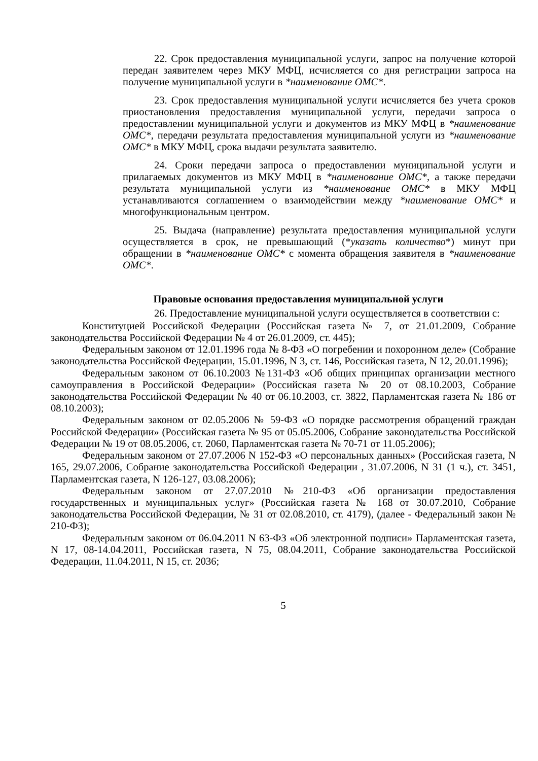22. Срок предоставления муниципальной услуги, запрос на получение которой передан заявителем через МКУ МФЦ, исчисляется со дня регистрации запроса на получение муниципальной услуги в *наименование ОМС*.
23. Срок предоставления муниципальной услуги исчисляется без учета сроков приостановления предоставления муниципальной услуги, передачи запроса о предоставлении муниципальной услуги и документов из МКУ МФЦ в *наименование ОМС*, передачи результата предоставления муниципальной услуги из *наименование ОМС* в МКУ МФЦ, срока выдачи результата заявителю.
24. Сроки передачи запроса о предоставлении муниципальной услуги и прилагаемых документов из МКУ МФЦ в *наименование ОМС*, а также передачи результата муниципальной услуги из *наименование ОМС* в МКУ МФЦ устанавливаются соглашением о взаимодействии между *наименование ОМС* и многофункциональным центром.
25. Выдача (направление) результата предоставления муниципальной услуги осуществляется в срок, не превышающий (*указать количество*) минут при обращении в *наименование ОМС* с момента обращения заявителя в *наименование ОМС*.
Правовые основания предоставления муниципальной услуги
26. Предоставление муниципальной услуги осуществляется в соответствии с:
Конституцией Российской Федерации (Российская газета № 7, от 21.01.2009, Собрание законодательства Российской Федерации № 4 от 26.01.2009, ст. 445);
Федеральным законом от 12.01.1996 года № 8-ФЗ «О погребении и похоронном деле» (Собрание законодательства Российской Федерации, 15.01.1996, N 3, ст. 146, Российская газета, N 12, 20.01.1996);
Федеральным законом от 06.10.2003 №131-ФЗ «Об общих принципах организации местного самоуправления в Российской Федерации» (Российская газета № 20 от 08.10.2003, Собрание законодательства Российской Федерации № 40 от 06.10.2003, ст. 3822, Парламентская газета № 186 от 08.10.2003);
Федеральным законом от 02.05.2006 № 59-ФЗ «О порядке рассмотрения обращений граждан Российской Федерации» (Российская газета № 95 от 05.05.2006, Собрание законодательства Российской Федерации № 19 от 08.05.2006, ст. 2060, Парламентская газета № 70-71 от 11.05.2006);
Федеральным законом от 27.07.2006 N 152-ФЗ «О персональных данных» (Российская газета, N 165, 29.07.2006, Собрание законодательства Российской Федерации , 31.07.2006, N 31 (1 ч.), ст. 3451, Парламентская газета, N 126-127, 03.08.2006);
Федеральным законом от 27.07.2010 №210-ФЗ «Об организации предоставления государственных и муниципальных услуг» (Российская газета № 168 от 30.07.2010, Собрание законодательства Российской Федерации, № 31 от 02.08.2010, ст. 4179), (далее - Федеральный закон № 210-ФЗ);
Федеральным законом от 06.04.2011 N 63-ФЗ «Об электронной подписи» Парламентская газета, N 17, 08-14.04.2011, Российская газета, N 75, 08.04.2011, Собрание законодательства Российской Федерации, 11.04.2011, N 15, ст. 2036;
5